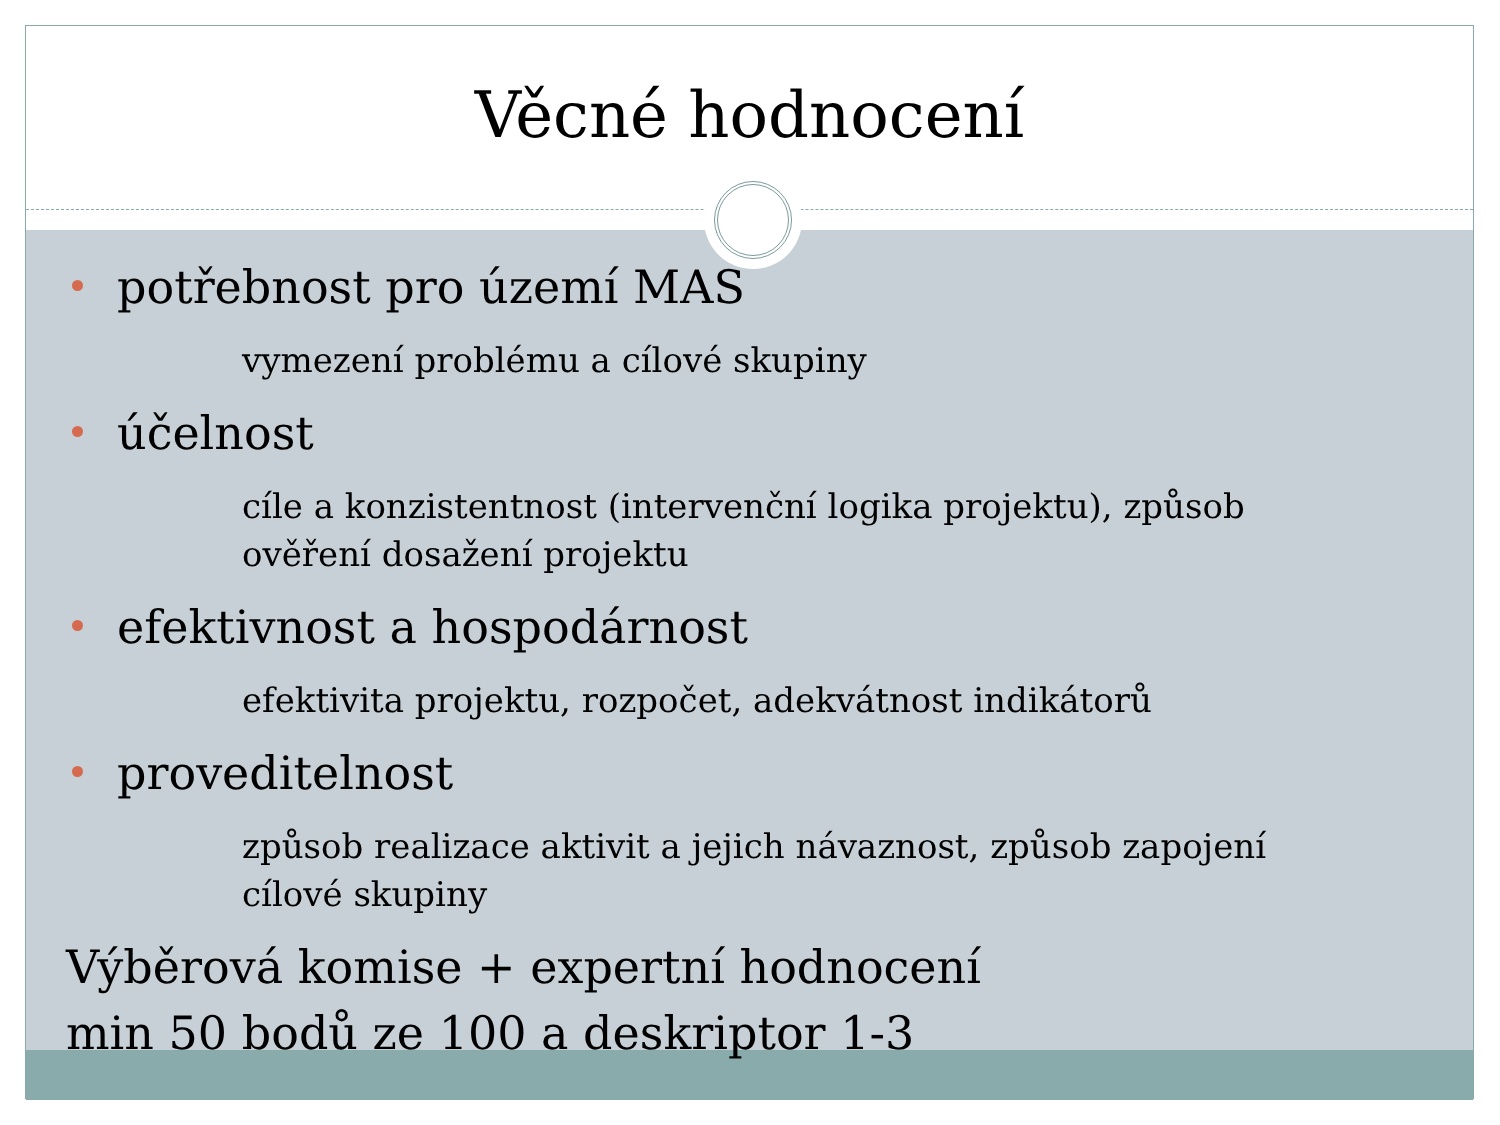Věcné hodnocení
potřebnost pro území MAS
vymezení problému a cílové skupiny
účelnost
cíle a konzistentnost (intervenční logika projektu), způsob ověření dosažení projektu
efektivnost a hospodárnost
efektivita projektu, rozpočet, adekvátnost indikátorů
proveditelnost
způsob realizace aktivit a jejich návaznost, způsob zapojení cílové skupiny
Výběrová komise + expertní hodnocení
min 50 bodů ze 100 a deskriptor 1-3